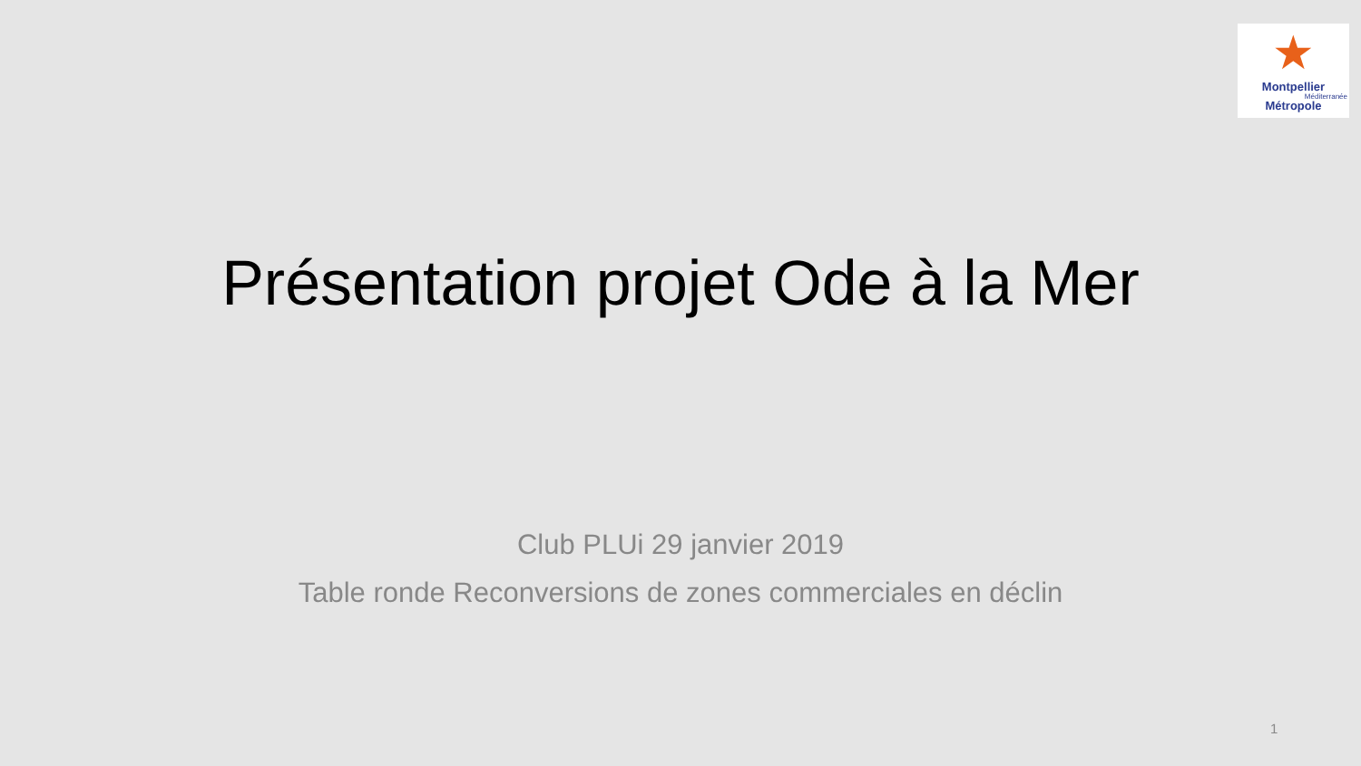★
Montpellier
Méditerranée
Métropole
Présentation projet Ode à la Mer
Club PLUi 29 janvier 2019
Table ronde Reconversions de zones commerciales en déclin
1